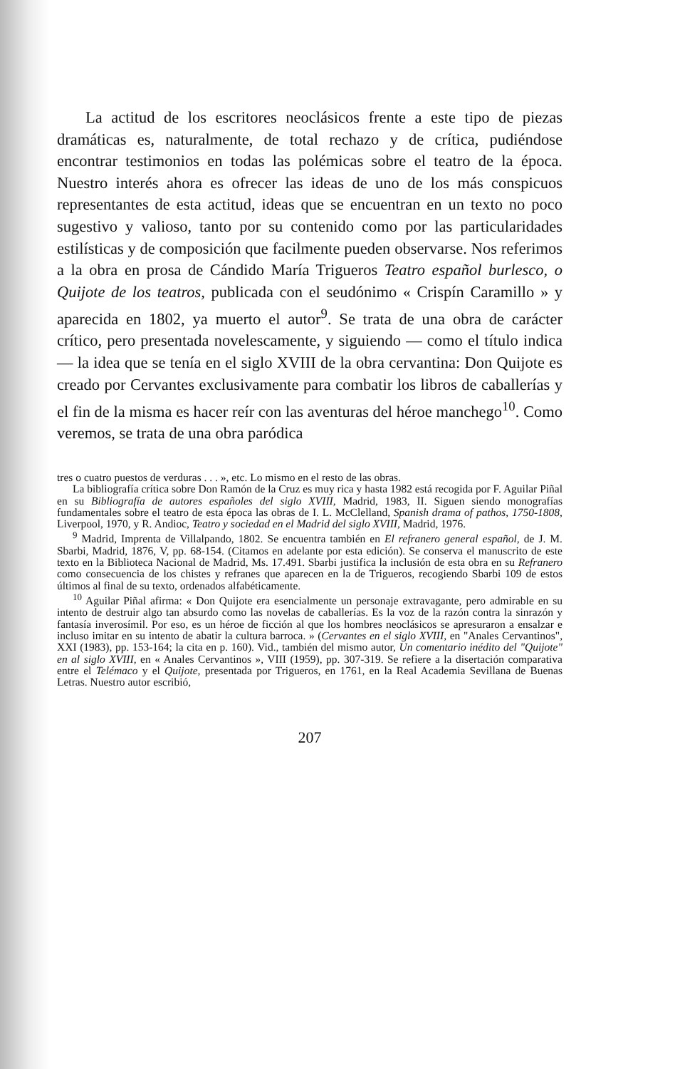La actitud de los escritores neoclásicos frente a este tipo de piezas dramáticas es, naturalmente, de total rechazo y de crítica, pudiéndose encontrar testimonios en todas las polémicas sobre el teatro de la época. Nuestro interés ahora es ofrecer las ideas de uno de los más conspicuos representantes de esta actitud, ideas que se encuentran en un texto no poco sugestivo y valioso, tanto por su contenido como por las particularidades estilísticas y de composición que facilmente pueden observarse. Nos referimos a la obra en prosa de Cándido María Trigueros Teatro español burlesco, o Quijote de los teatros, publicada con el seudónimo « Crispín Caramillo » y aparecida en 1802, ya muerto el autor<sup>9</sup>. Se trata de una obra de carácter crítico, pero presentada novelescamente, y siguiendo — como el título indica — la idea que se tenía en el siglo XVIII de la obra cervantina: Don Quijote es creado por Cervantes exclusivamente para combatir los libros de caballerías y el fin de la misma es hacer reír con las aventuras del héroe manchego<sup>10</sup>. Como veremos, se trata de una obra paródica
tres o cuatro puestos de verduras . . . », etc. Lo mismo en el resto de las obras.
La bibliografía crítica sobre Don Ramón de la Cruz es muy rica y hasta 1982 está recogida por F. Aguilar Piñal en su Bibliografía de autores españoles del siglo XVIII, Madrid, 1983, II. Siguen siendo monografías fundamentales sobre el teatro de esta época las obras de I. L. McClelland, Spanish drama of pathos, 1750-1808, Liverpool, 1970, y R. Andioc, Teatro y sociedad en el Madrid del siglo XVIII, Madrid, 1976.
<sup>9</sup> Madrid, Imprenta de Villalpando, 1802. Se encuentra también en El refranero general español, de J. M. Sbarbi, Madrid, 1876, V, pp. 68-154. (Citamos en adelante por esta edición). Se conserva el manuscrito de este texto en la Biblioteca Nacional de Madrid, Ms. 17.491. Sbarbi justifica la inclusión de esta obra en su Refranero como consecuencia de los chistes y refranes que aparecen en la de Trigueros, recogiendo Sbarbi 109 de estos últimos al final de su texto, ordenados alfabéticamente.
<sup>10</sup> Aguilar Piñal afirma: « Don Quijote era esencialmente un personaje extravagante, pero admirable en su intento de destruir algo tan absurdo como las novelas de caballerías. Es la voz de la razón contra la sinrazón y fantasía inverosímil. Por eso, es un héroe de ficción al que los hombres neoclásicos se apresuraron a ensalzar e incluso imitar en su intento de abatir la cultura barroca. » (Cervantes en el siglo XVIII, en "Anales Cervantinos", XXI (1983), pp. 153-164; la cita en p. 160). Vid., también del mismo autor, Un comentario inédito del "Quijote" en al siglo XVIII, en « Anales Cervantinos », VIII (1959), pp. 307-319. Se refiere a la disertación comparativa entre el Telémaco y el Quijote, presentada por Trigueros, en 1761, en la Real Academia Sevillana de Buenas Letras. Nuestro autor escribió,
207